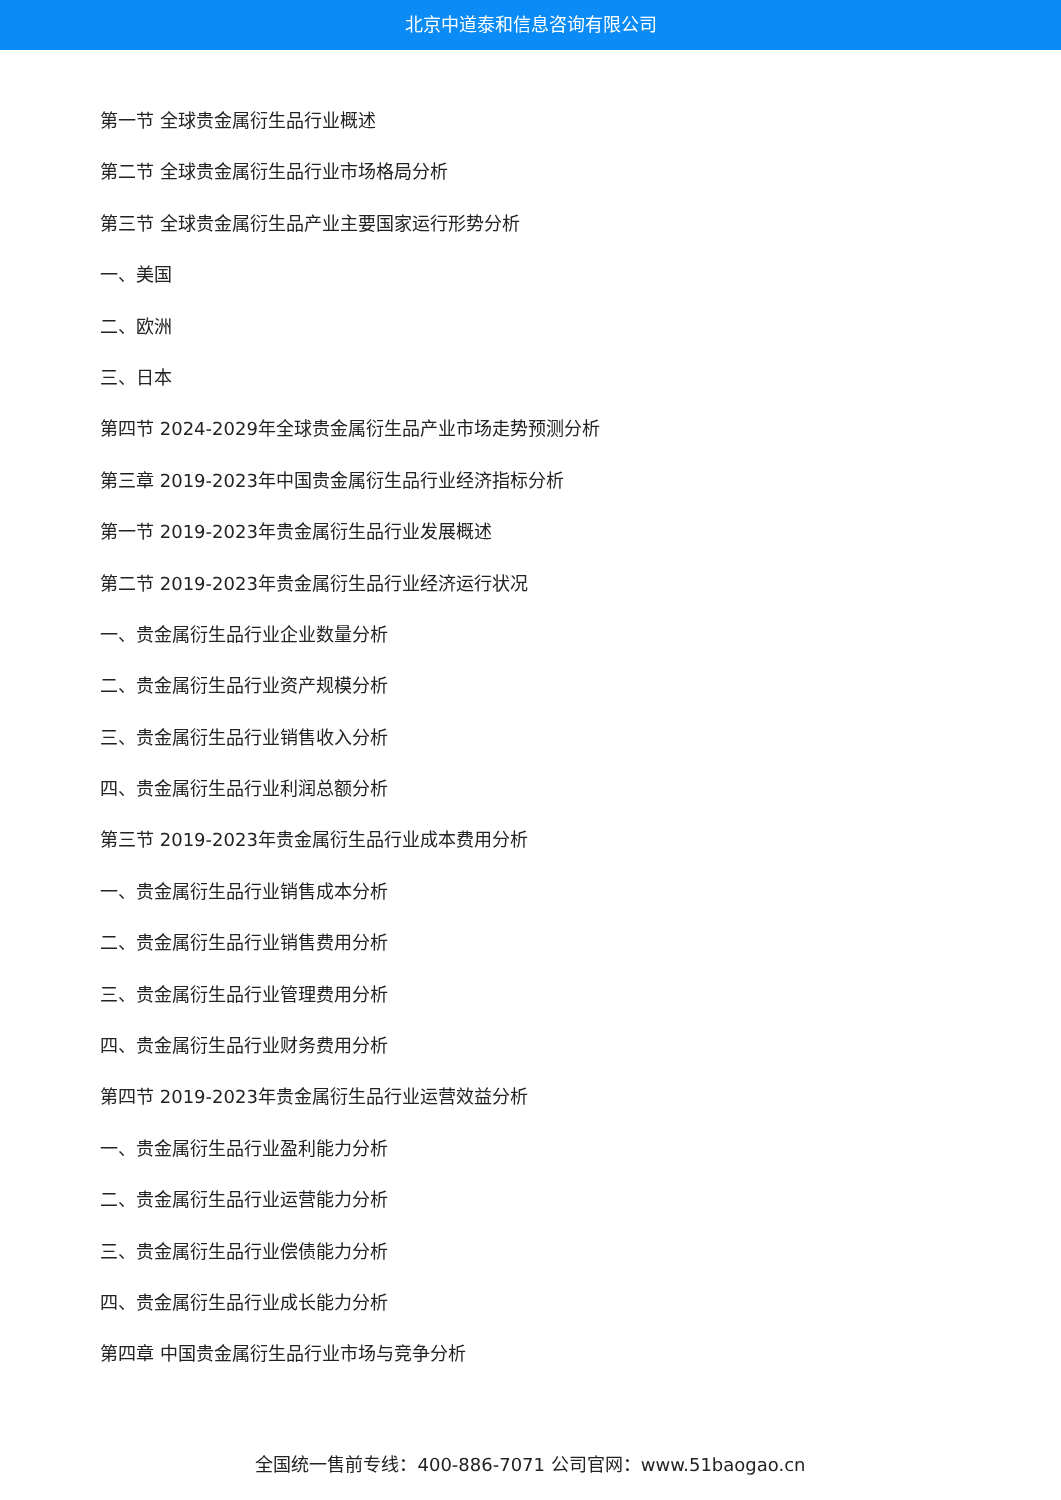北京中道泰和信息咨询有限公司
第一节 全球贵金属衍生品行业概述
第二节 全球贵金属衍生品行业市场格局分析
第三节 全球贵金属衍生品产业主要国家运行形势分析
一、美国
二、欧洲
三、日本
第四节 2024-2029年全球贵金属衍生品产业市场走势预测分析
第三章 2019-2023年中国贵金属衍生品行业经济指标分析
第一节 2019-2023年贵金属衍生品行业发展概述
第二节 2019-2023年贵金属衍生品行业经济运行状况
一、贵金属衍生品行业企业数量分析
二、贵金属衍生品行业资产规模分析
三、贵金属衍生品行业销售收入分析
四、贵金属衍生品行业利润总额分析
第三节 2019-2023年贵金属衍生品行业成本费用分析
一、贵金属衍生品行业销售成本分析
二、贵金属衍生品行业销售费用分析
三、贵金属衍生品行业管理费用分析
四、贵金属衍生品行业财务费用分析
第四节 2019-2023年贵金属衍生品行业运营效益分析
一、贵金属衍生品行业盈利能力分析
二、贵金属衍生品行业运营能力分析
三、贵金属衍生品行业偿债能力分析
四、贵金属衍生品行业成长能力分析
第四章 中国贵金属衍生品行业市场与竞争分析
全国统一售前专线：400-886-7071 公司官网：www.51baogao.cn